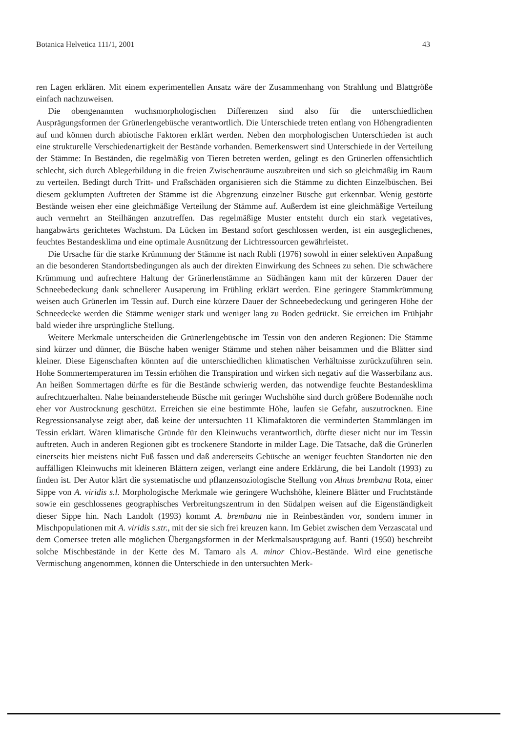Botanica Helvetica 111/1, 2001 43
ren Lagen erklären. Mit einem experimentellen Ansatz wäre der Zusammenhang von Strahlung und Blattgröße einfach nachzuweisen.
Die obengenannten wuchsmorphologischen Differenzen sind also für die unterschiedlichen Ausprägungsformen der Grünerlengebüsche verantwortlich. Die Unterschiede treten entlang von Höhengradienten auf und können durch abiotische Faktoren erklärt werden. Neben den morphologischen Unterschieden ist auch eine strukturelle Verschiedenartigkeit der Bestände vorhanden. Bemerkenswert sind Unterschiede in der Verteilung der Stämme: In Beständen, die regelmäßig von Tieren betreten werden, gelingt es den Grünerlen offensichtlich schlecht, sich durch Ablegerbildung in die freien Zwischenräume auszubreiten und sich so gleichmäßig im Raum zu verteilen. Bedingt durch Tritt- und Fraßschäden organisieren sich die Stämme zu dichten Einzelbüschen. Bei diesem geklumpten Auftreten der Stämme ist die Abgrenzung einzelner Büsche gut erkennbar. Wenig gestörte Bestände weisen eher eine gleichmäßige Verteilung der Stämme auf. Außerdem ist eine gleichmäßige Verteilung auch vermehrt an Steilhängen anzutreffen. Das regelmäßige Muster entsteht durch ein stark vegetatives, hangabwärts gerichtetes Wachstum. Da Lücken im Bestand sofort geschlossen werden, ist ein ausgeglichenes, feuchtes Bestandesklima und eine optimale Ausnützung der Lichtressourcen gewährleistet.
Die Ursache für die starke Krümmung der Stämme ist nach Rubli (1976) sowohl in einer selektiven Anpaßung an die besonderen Standortsbedingungen als auch der direkten Einwirkung des Schnees zu sehen. Die schwächere Krümmung und aufrechtere Haltung der Grünerlenstämme an Südhängen kann mit der kürzeren Dauer der Schneebedeckung dank schnellerer Ausaperung im Frühling erklärt werden. Eine geringere Stammkrümmung weisen auch Grünerlen im Tessin auf. Durch eine kürzere Dauer der Schneebedeckung und geringeren Höhe der Schneedecke werden die Stämme weniger stark und weniger lang zu Boden gedrückt. Sie erreichen im Frühjahr bald wieder ihre ursprüngliche Stellung.
Weitere Merkmale unterscheiden die Grünerlengebüsche im Tessin von den anderen Regionen: Die Stämme sind kürzer und dünner, die Büsche haben weniger Stämme und stehen näher beisammen und die Blätter sind kleiner. Diese Eigenschaften könnten auf die unterschiedlichen klimatischen Verhältnisse zurückzuführen sein. Hohe Sommertemperaturen im Tessin erhöhen die Transpiration und wirken sich negativ auf die Wasserbilanz aus. An heißen Sommertagen dürfte es für die Bestände schwierig werden, das notwendige feuchte Bestandesklima aufrechtzuerhalten. Nahe beinanderstehende Büsche mit geringer Wuchshöhe sind durch größere Bodennähe noch eher vor Austrocknung geschützt. Erreichen sie eine bestimmte Höhe, laufen sie Gefahr, auszutrocknen. Eine Regressionsanalyse zeigt aber, daß keine der untersuchten 11 Klimafaktoren die verminderten Stammlängen im Tessin erklärt. Wären klimatische Gründe für den Kleinwuchs verantwortlich, dürfte dieser nicht nur im Tessin auftreten. Auch in anderen Regionen gibt es trockenere Standorte in milder Lage. Die Tatsache, daß die Grünerlen einerseits hier meistens nicht Fuß fassen und daß andererseits Gebüsche an weniger feuchten Standorten nie den auffälligen Kleinwuchs mit kleineren Blättern zeigen, verlangt eine andere Erklärung, die bei Landolt (1993) zu finden ist. Der Autor klärt die systematische und pflanzensoziologische Stellung von Alnus brembana Rota, einer Sippe von A. viridis s.l. Morphologische Merkmale wie geringere Wuchshöhe, kleinere Blätter und Fruchtstände sowie ein geschlossenes geographisches Verbreitungszentrum in den Südalpen weisen auf die Eigenständigkeit dieser Sippe hin. Nach Landolt (1993) kommt A. brembana nie in Reinbeständen vor, sondern immer in Mischpopulationen mit A. viridis s.str., mit der sie sich frei kreuzen kann. Im Gebiet zwischen dem Verzascatal und dem Comersee treten alle möglichen Übergangsformen in der Merkmalsausprägung auf. Banti (1950) beschreibt solche Mischbestände in der Kette des M. Tamaro als A. minor Chiov.-Bestände. Wird eine genetische Vermischung angenommen, können die Unterschiede in den untersuchten Merk-